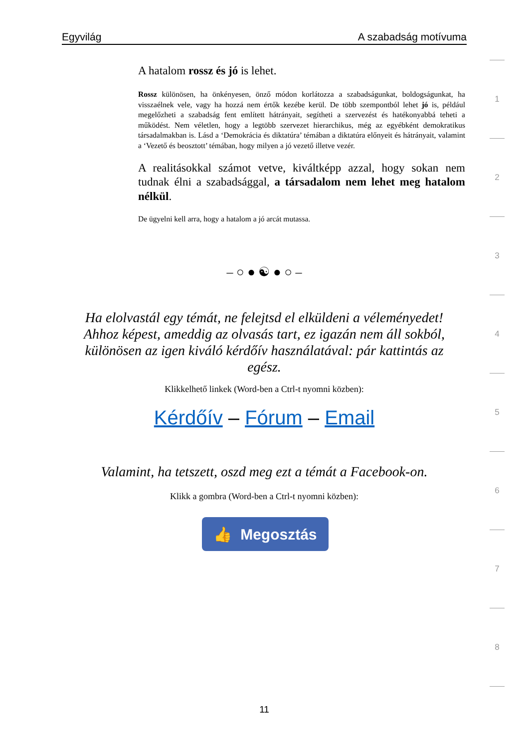Egyvilág A szabadság motívuma
A hatalom rossz és jó is lehet.
Rossz különösen, ha önkényesen, önző módon korlátozza a szabadságunkat, boldogságunkat, ha visszaélnek vele, vagy ha hozzá nem értők kezébe kerül. De több szempontból lehet jó is, például megelőzheti a szabadság fent említett hátrányait, segítheti a szervezést és hatékonyabbá teheti a működést. Nem véletlen, hogy a legtöbb szervezet hierarchikus, még az egyébként demokratikus társadalmakban is. Lásd a ‘Demokrácia és diktatúra’ témában a diktatúra előnyeit és hátrányait, valamint a ‘Vezető és beosztott’ témában, hogy milyen a jó vezető illetve vezér.
A realitásokkal számot vetve, kiváltképp azzal, hogy sokan nem tudnak élni a szabadsággal, a társadalom nem lehet meg hatalom nélkül.
De ügyelni kell arra, hogy a hatalom a jó arcát mutassa.
– ○ ● ☯ ● ○ –
Ha elolvastál egy témát, ne felejtsd el elküldeni a véleményedet! Ahhoz képest, ameddig az olvasás tart, ez igazán nem áll sokból, különösen az igen kiváló kérdőív használatával: pár kattintás az egész.
Klikkelhető linkek (Word-ben a Ctrl-t nyomni közben):
Kérdőív – Fórum – Email
Valamint, ha tetszett, oszd meg ezt a témát a Facebook-on.
Klikk a gombra (Word-ben a Ctrl-t nyomni közben):
👍 Megosztás
11
1
2
3
4
5
6
7
8